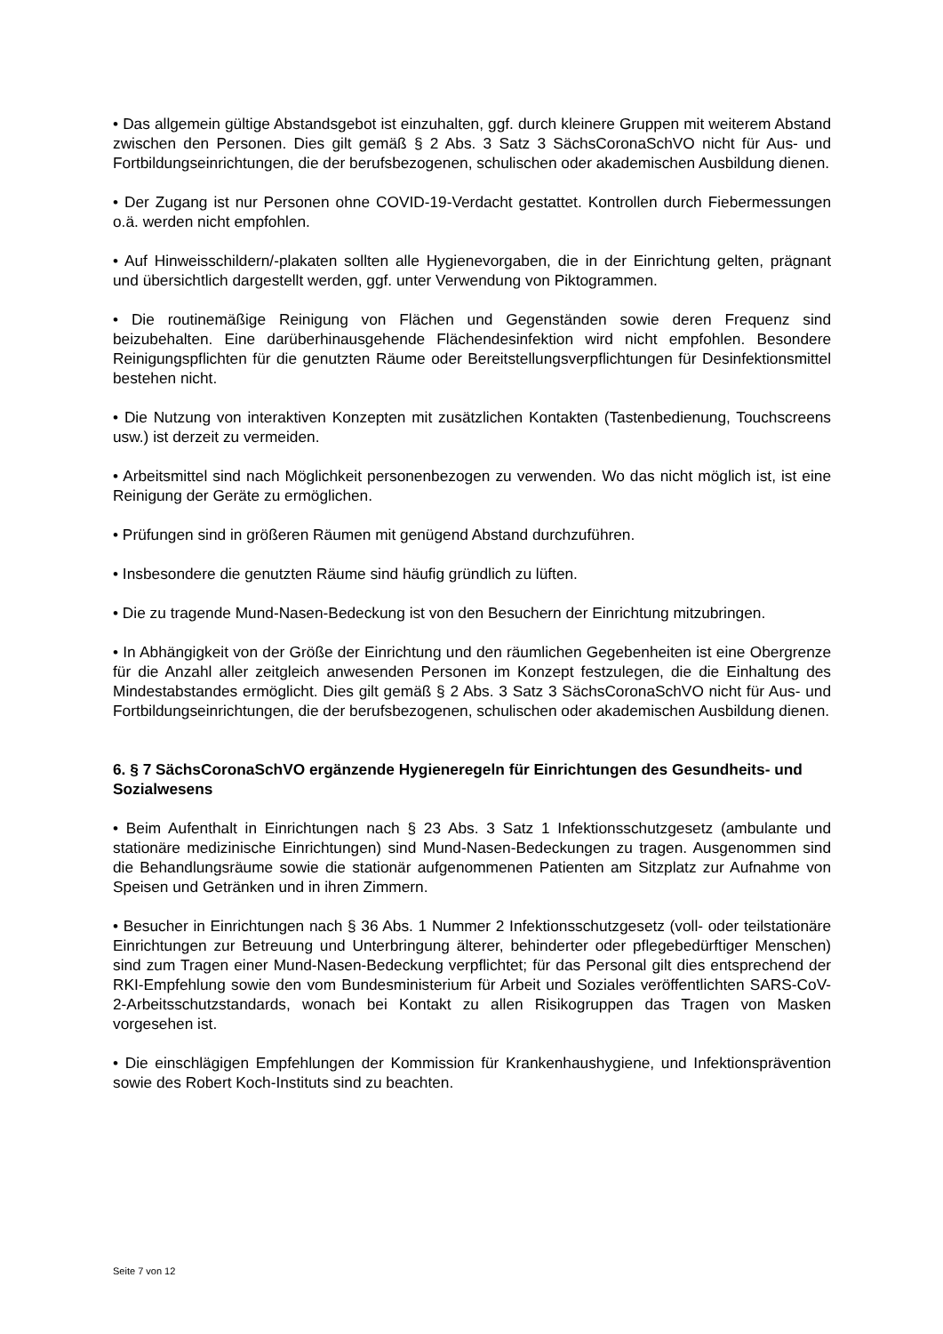• Das allgemein gültige Abstandsgebot ist einzuhalten, ggf. durch kleinere Gruppen mit weiterem Abstand zwischen den Personen. Dies gilt gemäß § 2 Abs. 3 Satz 3 SächsCoronaSchVO nicht für Aus- und Fortbildungseinrichtungen, die der berufsbezogenen, schulischen oder akademischen Ausbildung dienen.
• Der Zugang ist nur Personen ohne COVID-19-Verdacht gestattet. Kontrollen durch Fiebermessungen o.ä. werden nicht empfohlen.
• Auf Hinweisschildern/-plakaten sollten alle Hygienevorgaben, die in der Einrichtung gelten, prägnant und übersichtlich dargestellt werden, ggf. unter Verwendung von Piktogrammen.
• Die routinemäßige Reinigung von Flächen und Gegenständen sowie deren Frequenz sind beizubehalten. Eine darüberhinausgehende Flächendesinfektion wird nicht empfohlen. Besondere Reinigungspflichten für die genutzten Räume oder Bereitstellungsverpflichtungen für Desinfektionsmittel bestehen nicht.
• Die Nutzung von interaktiven Konzepten mit zusätzlichen Kontakten (Tastenbedienung, Touchscreens usw.) ist derzeit zu vermeiden.
• Arbeitsmittel sind nach Möglichkeit personenbezogen zu verwenden. Wo das nicht möglich ist, ist eine Reinigung der Geräte zu ermöglichen.
• Prüfungen sind in größeren Räumen mit genügend Abstand durchzuführen.
• Insbesondere die genutzten Räume sind häufig gründlich zu lüften.
• Die zu tragende Mund-Nasen-Bedeckung ist von den Besuchern der Einrichtung mitzubringen.
• In Abhängigkeit von der Größe der Einrichtung und den räumlichen Gegebenheiten ist eine Obergrenze für die Anzahl aller zeitgleich anwesenden Personen im Konzept festzulegen, die die Einhaltung des Mindestabstandes ermöglicht. Dies gilt gemäß § 2 Abs. 3 Satz 3 SächsCoronaSchVO nicht für Aus- und Fortbildungseinrichtungen, die der berufsbezogenen, schulischen oder akademischen Ausbildung dienen.
6. § 7 SächsCoronaSchVO ergänzende Hygieneregeln für Einrichtungen des Gesundheits- und Sozialwesens
• Beim Aufenthalt in Einrichtungen nach § 23 Abs. 3 Satz 1 Infektionsschutzgesetz (ambulante und stationäre medizinische Einrichtungen) sind Mund-Nasen-Bedeckungen zu tragen. Ausgenommen sind die Behandlungsräume sowie die stationär aufgenommenen Patienten am Sitzplatz zur Aufnahme von Speisen und Getränken und in ihren Zimmern.
• Besucher in Einrichtungen nach § 36 Abs. 1 Nummer 2 Infektionsschutzgesetz (voll- oder teilstationäre Einrichtungen zur Betreuung und Unterbringung älterer, behinderter oder pflegebedürftiger Menschen) sind zum Tragen einer Mund-Nasen-Bedeckung verpflichtet; für das Personal gilt dies entsprechend der RKI-Empfehlung sowie den vom Bundesministerium für Arbeit und Soziales veröffentlichten SARS-CoV-2-Arbeitsschutzstandards, wonach bei Kontakt zu allen Risikogruppen das Tragen von Masken vorgesehen ist.
• Die einschlägigen Empfehlungen der Kommission für Krankenhaushygiene, und Infektionsprävention sowie des Robert Koch-Instituts sind zu beachten.
Seite 7 von 12